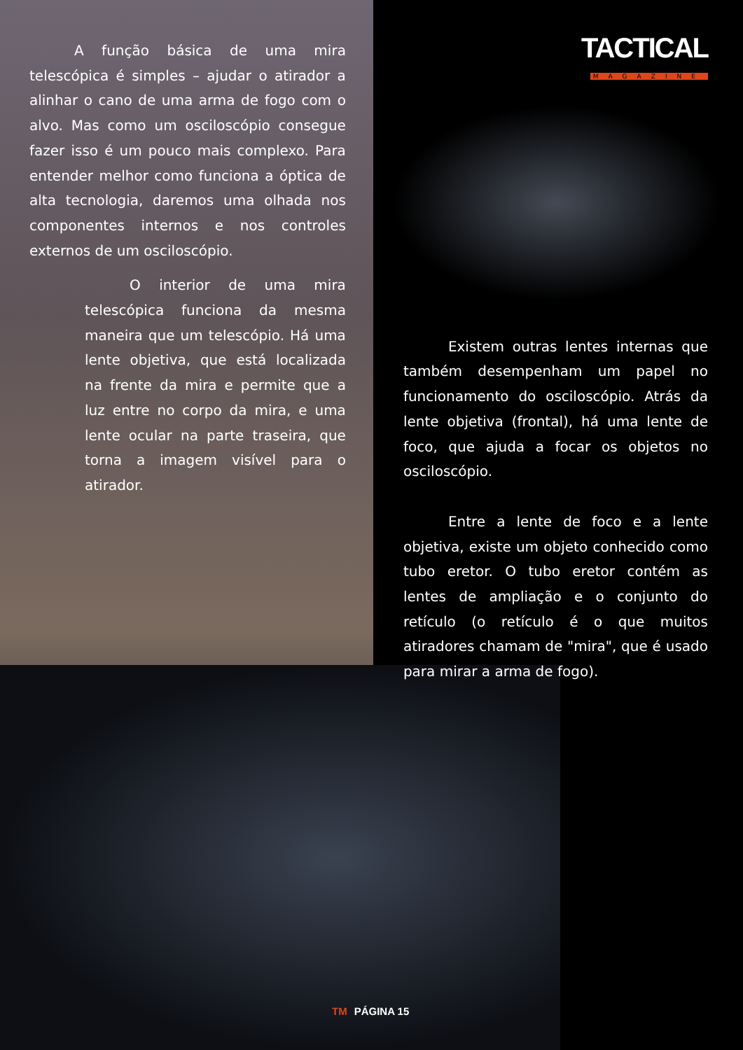A função básica de uma mira telescópica é simples – ajudar o atirador a alinhar o cano de uma arma de fogo com o alvo. Mas como um osciloscópio consegue fazer isso é um pouco mais complexo. Para entender melhor como funciona a óptica de alta tecnologia, daremos uma olhada nos componentes internos e nos controles externos de um osciloscópio.
O interior de uma mira telescópica funciona da mesma maneira que um telescópio. Há uma lente objetiva, que está localizada na frente da mira e permite que a luz entre no corpo da mira, e uma lente ocular na parte traseira, que torna a imagem visível para o atirador.
TACTICAL
MAGAZINE
Existem outras lentes internas que também desempenham um papel no funcionamento do osciloscópio. Atrás da lente objetiva (frontal), há uma lente de foco, que ajuda a focar os objetos no osciloscópio.
Entre a lente de foco e a lente objetiva, existe um objeto conhecido como tubo eretor. O tubo eretor contém as lentes de ampliação e o conjunto do retículo (o retículo é o que muitos atiradores chamam de "mira", que é usado para mirar a arma de fogo).
TM PÁGINA 15